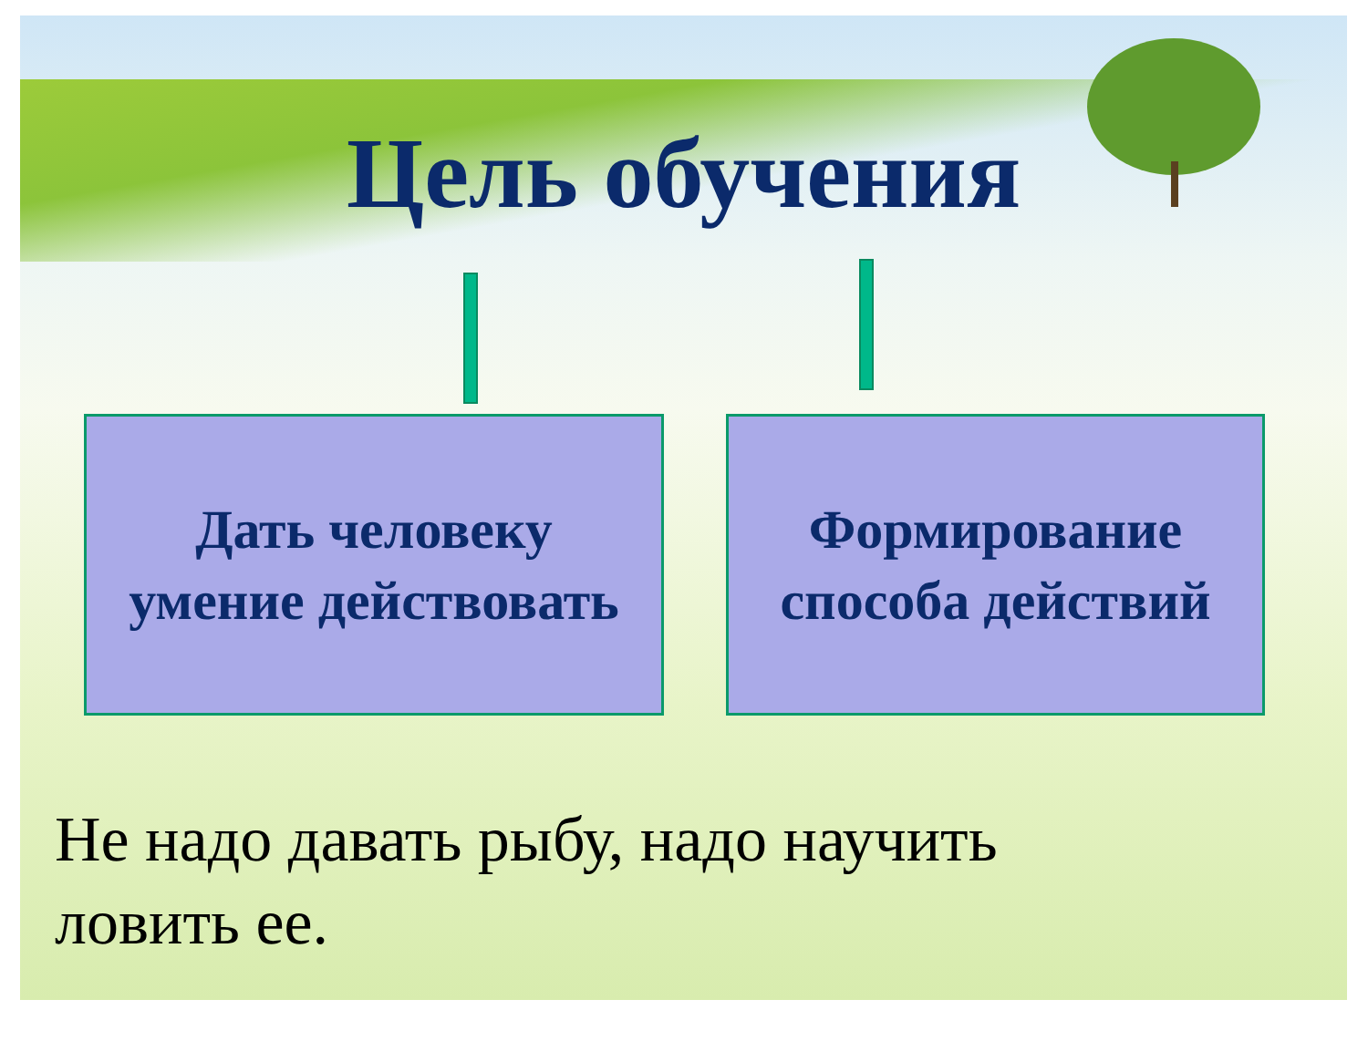Цель обучения
Дать человеку
умение действовать
Формирование
способа действий
Не надо давать рыбу, надо научить
ловить ее.